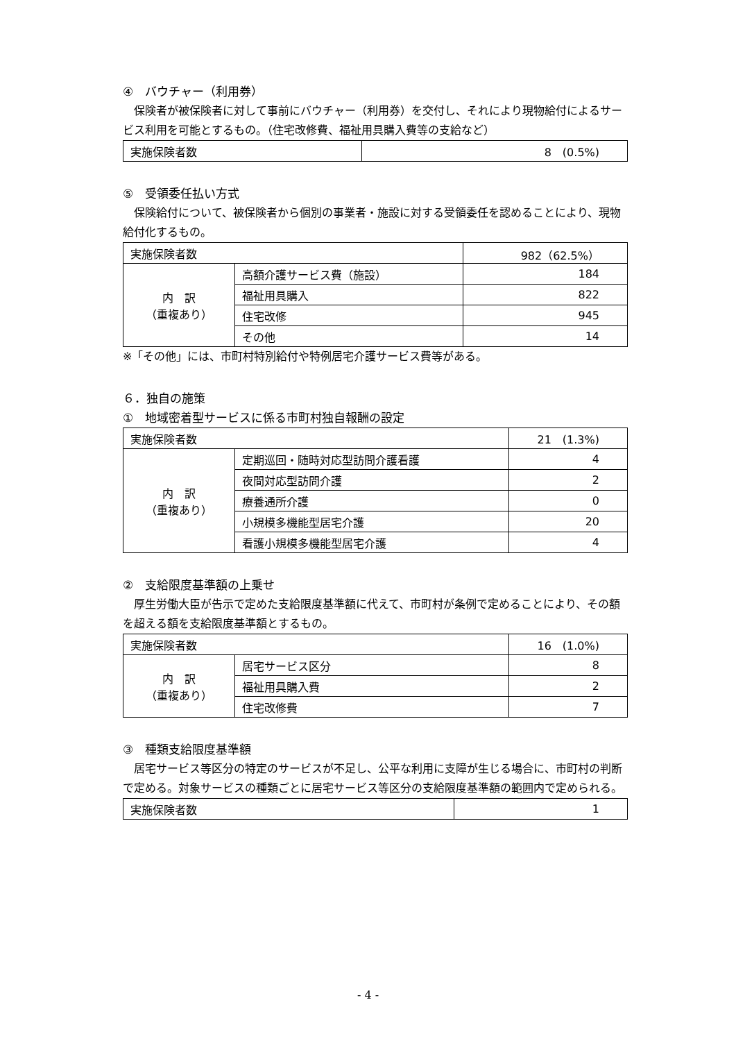④　バウチャー（利用券）
　保険者が被保険者に対して事前にバウチャー（利用券）を交付し、それにより現物給付によるサービス利用を可能とするもの。（住宅改修費、福祉用具購入費等の支給など）
| 実施保険者数 | 8 (0.5%) |
⑤　受領委任払い方式
　保険給付について、被保険者から個別の事業者・施設に対する受領委任を認めることにより、現物給付化するもの。
| 実施保険者数 | | 982（62.5%） |
| 内 訳 （重複あり） | 高額介護サービス費（施設） | 184 |
| | 福祉用具購入 | 822 |
| | 住宅改修 | 945 |
| | その他 | 14 |
※「その他」には、市町村特別給付や特例居宅介護サービス費等がある。
６．独自の施策
①　地域密着型サービスに係る市町村独自報酬の設定
| 実施保険者数 | | 21 (1.3%) |
| 内 訳 （重複あり） | 定期巡回・随時対応型訪問介護看護 | 4 |
| | 夜間対応型訪問介護 | 2 |
| | 療養通所介護 | 0 |
| | 小規模多機能型居宅介護 | 20 |
| | 看護小規模多機能型居宅介護 | 4 |
②　支給限度基準額の上乗せ
　厚生労働大臣が告示で定めた支給限度基準額に代えて、市町村が条例で定めることにより、その額を超える額を支給限度基準額とするもの。
| 実施保険者数 | | 16 (1.0%) |
| 内 訳 （重複あり） | 居宅サービス区分 | 8 |
| | 福祉用具購入費 | 2 |
| | 住宅改修費 | 7 |
③　種類支給限度基準額
　居宅サービス等区分の特定のサービスが不足し、公平な利用に支障が生じる場合に、市町村の判断で定める。対象サービスの種類ごとに居宅サービス等区分の支給限度基準額の範囲内で定められる。
| 実施保険者数 | 1 |
- 4 -